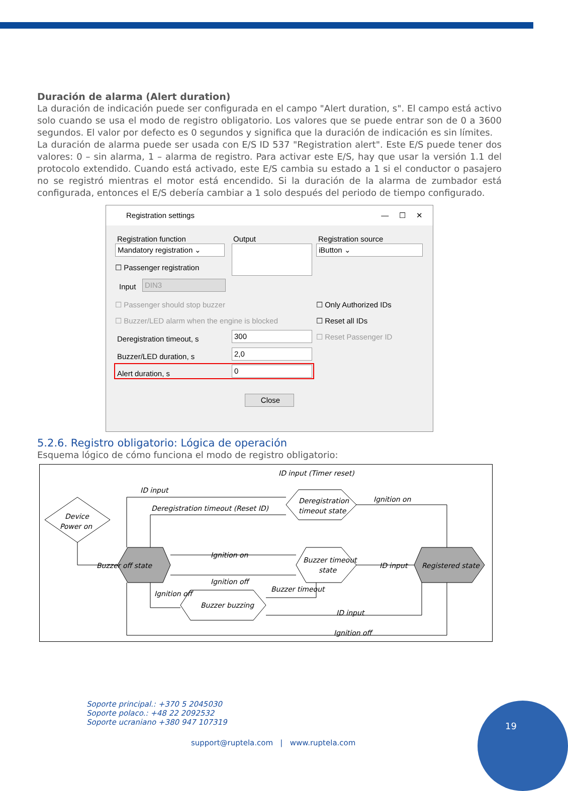Duración de alarma (Alert duration)
La duración de indicación puede ser configurada en el campo "Alert duration, s". El campo está activo solo cuando se usa el modo de registro obligatorio. Los valores que se puede entrar son de 0 a 3600 segundos. El valor por defecto es 0 segundos y significa que la duración de indicación es sin límites.
La duración de alarma puede ser usada con E/S ID 537 "Registration alert". Este E/S puede tener dos valores: 0 – sin alarma, 1 – alarma de registro. Para activar este E/S, hay que usar la versión 1.1 del protocolo extendido. Cuando está activado, este E/S cambia su estado a 1 si el conductor o pasajero no se registró mientras el motor está encendido. Si la duración de la alarma de zumbador está configurada, entonces el E/S debería cambiar a 1 solo después del periodo de tiempo configurado.
Registration settings — ☐ ✕
Registration function Output Registration source
Mandatory registration ⌄
iButton ⌄
☐ Passenger registration
Input DIN3
☐ Passenger should stop buzzer
☐ Buzzer/LED alarm when the engine is blocked
☐ Only Authorized IDs
☐ Reset all IDs
☐ Reset Passenger ID
Deregistration timeout, s 300
Buzzer/LED duration, s 2,0
Alert duration, s 0
Close
5.2.6. Registro obligatorio: Lógica de operación
Esquema lógico de cómo funciona el modo de registro obligatorio:
ID input (Timer reset)
ID input
Deregistration timeout (Reset ID)
Ignition on
Device
Power on
Deregistration
timeout state
Buzzer off state
Buzzer timeout
state
Registered state
Ignition on
Ignition off
ID input
Buzzer buzzing
Ignition off
Buzzer timeout
ID input
Ignition off
Soporte principal.: +370 5 2045030
Soporte polaco.: +48 22 2092532
Soporte ucraniano +380 947 107319
support@ruptela.com | www.ruptela.com
19